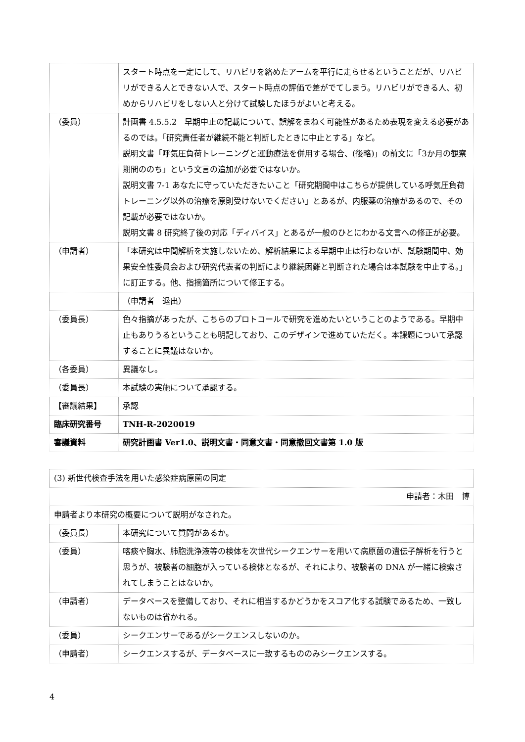| | スタート時点を一定にして、リハビリを絡めたアームを平行に走らせるということだが、リハビリができる人とできない人で、スタート時点の評価で差がでてしまう。リハビリができる人、初めからリハビリをしない人と分けて試験したほうがよいと考える。 |
| （委員） | 計画書 4.5.5.2 早期中止の記載について、誤解をまねく可能性があるため表現を変える必要があるのでは。「研究責任者が継続不能と判断したときに中止とする」など。 説明文書「呼気圧負荷トレーニングと運動療法を併用する場合、(後略)」の前文に「3か月の観察期間ののち」という文言の追加が必要ではないか。 説明文書 7-1 あなたに守っていただきたいこと「研究期間中はこちらが提供している呼気圧負荷トレーニング以外の治療を原則受けないでください」とあるが、内服薬の治療があるので、その記載が必要ではないか。 説明文書 8 研究終了後の対応「ディバイス」とあるが一般のひとにわかる文言への修正が必要。 |
| （申請者） | 「本研究は中間解析を実施しないため、解析結果による早期中止は行わないが、試験期間中、効果安全性委員会および研究代表者の判断により継続困難と判断された場合は本試験を中止する。」に訂正する。他、指摘箇所について修正する。 |
| | （申請者 退出） |
| （委員長） | 色々指摘があったが、こちらのプロトコールで研究を進めたいということのようである。早期中止もありうるということも明記しており、このデザインで進めていただく。本課題について承認することに異議はないか。 |
| （各委員） | 異議なし。 |
| （委員長） | 本試験の実施について承認する。 |
| 【審議結果】 | 承認 |
| 臨床研究番号 | TNH-R-2020019 |
| 審議資料 | 研究計画書 Ver1.0、説明文書・同意文書・同意撤回文書第 1.0 版 |
| (3) 新世代検査手法を用いた感染症病原菌の同定 | |
| 申請者：木田 博 | |
| 申請者より本研究の概要について説明がなされた。 | |
| （委員長） | 本研究について質問があるか。 |
| （委員） | 喀痰や胸水、肺胞洗浄液等の検体を次世代シークエンサーを用いて病原菌の遺伝子解析を行うと思うが、被験者の細胞が入っている検体となるが、それにより、被験者の DNA が一緒に検索されてしまうことはないか。 |
| （申請者） | データベースを整備しており、それに相当するかどうかをスコア化する試験であるため、一致しないものは省かれる。 |
| （委員） | シークエンサーであるがシークエンスしないのか。 |
| （申請者） | シークエンスするが、データベースに一致するもののみシークエンスする。 |
4